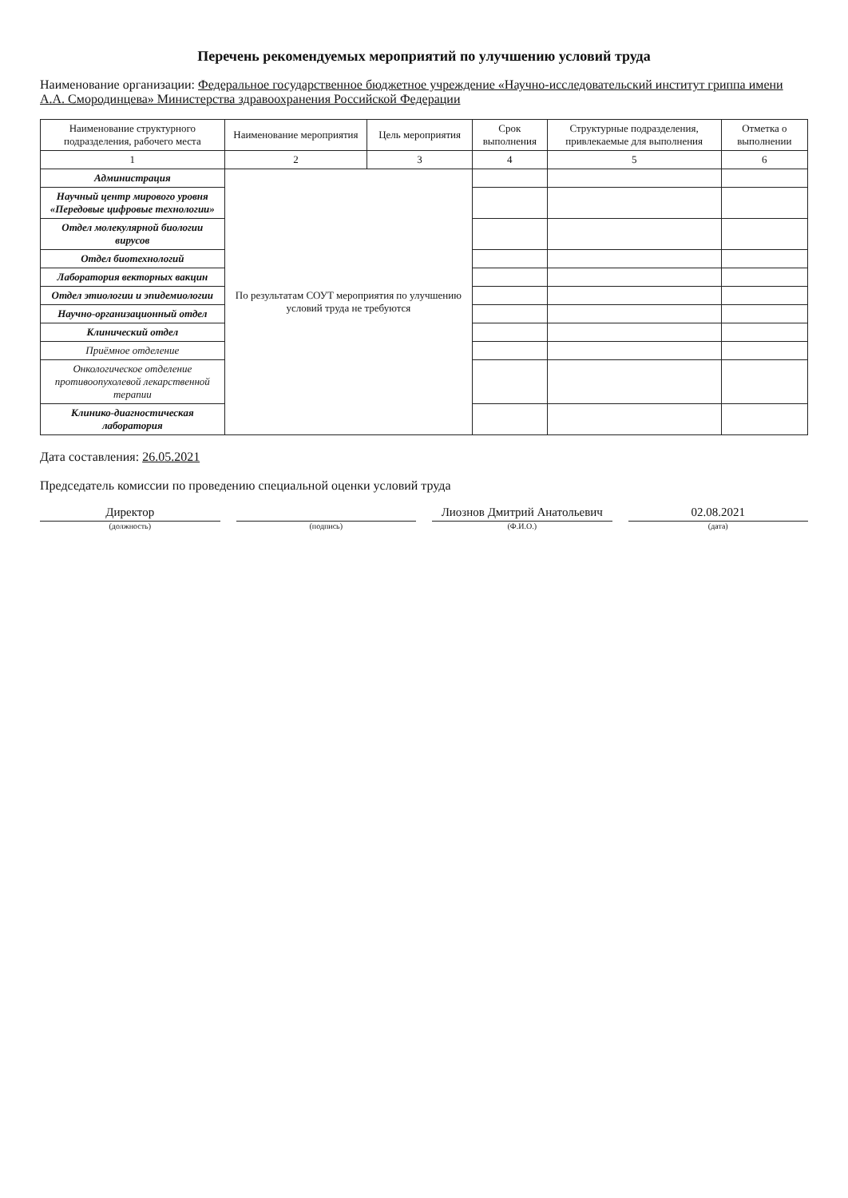Перечень рекомендуемых мероприятий по улучшению условий труда
Наименование организации: Федеральное государственное бюджетное учреждение «Научно-исследовательский институт гриппа имени А.А. Смородинцева» Министерства здравоохранения Российской Федерации
| Наименование структурного подразделения, рабочего места | Наименование мероприятия | Цель мероприятия | Срок выполнения | Структурные подразделения, привлекаемые для выполнения | Отметка о выполнении |
| --- | --- | --- | --- | --- | --- |
| 1 | 2 | 3 | 4 | 5 | 6 |
| Администрация | По результатам СОУТ мероприятия по улучшению условий труда не требуются | | | | |
| Научный центр мирового уровня «Передовые цифровые технологии» | | | | | |
| Отдел молекулярной биологии вирусов | | | | | |
| Отдел биотехнологий | | | | | |
| Лаборатория векторных вакцин | | | | | |
| Отдел этиологии и эпидемиологии | | | | | |
| Научно-организационный отдел | | | | | |
| Клинический отдел | | | | | |
| Приёмное отделение | | | | | |
| Онкологическое отделение противоопухолевой лекарственной терапии | | | | | |
| Клинико-диагностическая лаборатория | | | | | |
Дата составления: 26.05.2021
Председатель комиссии по проведению специальной оценки условий труда
Директор Лиознов Дмитрий Анатольевич 02.08.2021
(должность) (подпись) (Ф.И.О.) (дата)